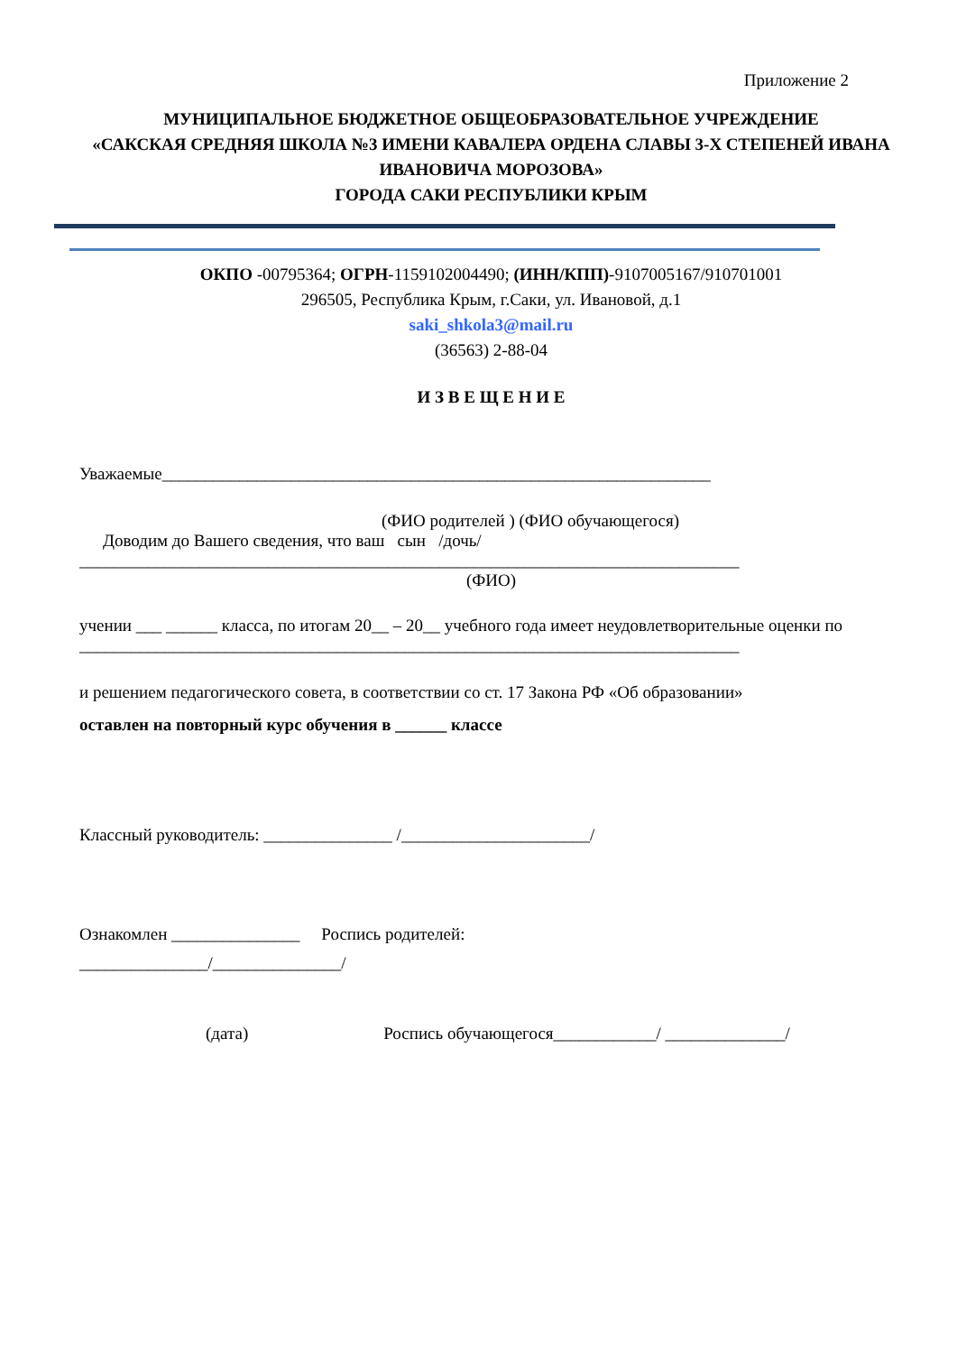Приложение 2
МУНИЦИПАЛЬНОЕ БЮДЖЕТНОЕ ОБЩЕОБРАЗОВАТЕЛЬНОЕ УЧРЕЖДЕНИЕ
«САКСКАЯ СРЕДНЯЯ ШКОЛА №3 ИМЕНИ КАВАЛЕРА ОРДЕНА СЛАВЫ 3-Х СТЕПЕНЕЙ ИВАНА ИВАНОВИЧА МОРОЗОВА»
ГОРОДА САКИ РЕСПУБЛИКИ КРЫМ
ОКПО -00795364; ОГРН-1159102004490; (ИНН/КПП)-9107005167/910701001
296505, Республика Крым, г.Саки, ул. Ивановой, д.1
saki_shkola3@mail.ru
(36563) 2-88-04
И З В Е Щ Е Н И Е
Уважаемые________________________________________________________________
(ФИО родителей ) (ФИО обучающегося)
Доводим до Вашего сведения, что ваш сын /дочь/
_____________________________________________________________________________
(ФИО)
учении ___ ______ класса, по итогам 20__ – 20__ учебного года имеет неудовлетворительные оценки по
_____________________________________________________________________________
и решением педагогического совета, в соответствии со ст. 17 Закона РФ «Об образовании»
оставлен на повторный курс обучения в ______ классе
Классный руководитель: _______________ /______________________/
Ознакомлен _______________ Роспись родителей:
_______________/_______________/
(дата) Роспись обучающегося____________/ ______________/